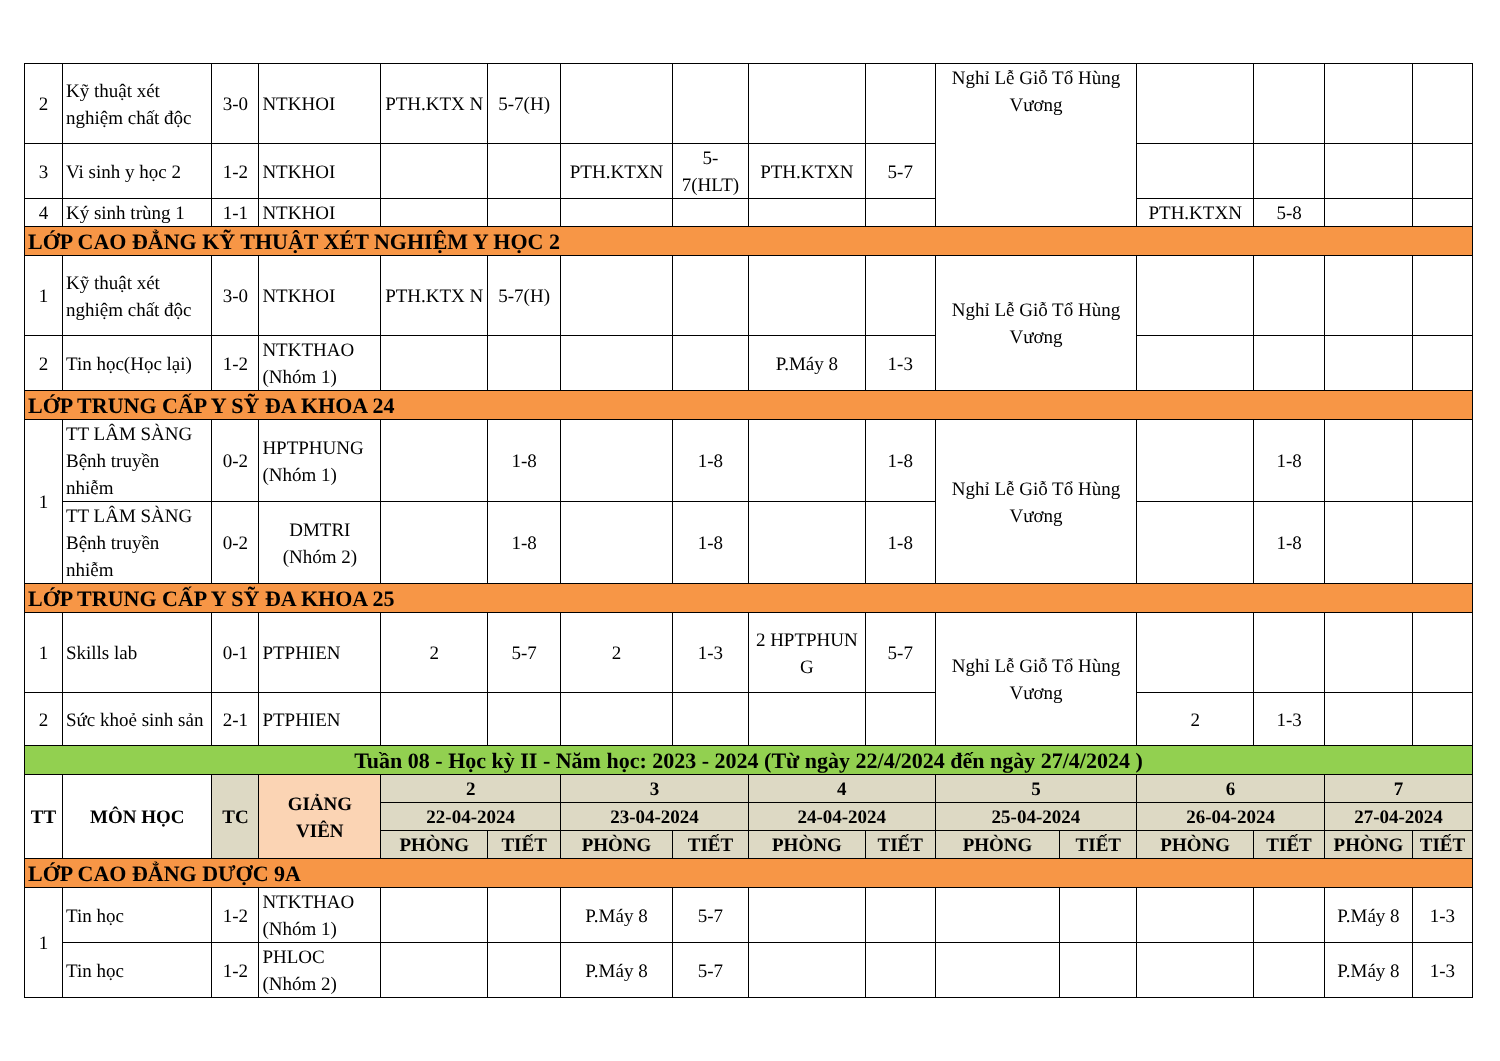| 2 | Kỹ thuật xét nghiệm chất độc | 3-0 | NTKHOI | PTH.KTX N | 5-7(H) | | | | | Nghỉ Lễ Giỗ Tổ Hùng Vương | | | | | |
| 3 | Vi sinh y học 2 | 1-2 | NTKHOI | | | PTH.KTXN | 5-7(HLT) | PTH.KTXN | 5-7 | | | | | | |
| 4 | Ký sinh trùng 1 | 1-1 | NTKHOI | | | | | | | | | PTH.KTXN | 5-8 | | |
| LỚP CAO ĐẲNG KỸ THUẬT XÉT NGHIỆM Y HỌC 2 | | | | | | | | | | | | | | | |
| 1 | Kỹ thuật xét nghiệm chất độc | 3-0 | NTKHOI | PTH.KTX N | 5-7(H) | | | | | Nghỉ Lễ Giỗ Tổ Hùng Vương | | | | | |
| 2 | Tin học(Học lại) | 1-2 | NTKTHAO (Nhóm 1) | | | | | P.Máy 8 | 1-3 | | | | | | |
| LỚP TRUNG CẤP Y SỸ ĐA KHOA 24 | | | | | | | | | | | | | | | |
| 1 | TT LÂM SÀNG Bệnh truyền nhiễm | 0-2 | HPTPHUNG (Nhóm 1) | | 1-8 | | 1-8 | | 1-8 | Nghỉ Lễ Giỗ Tổ Hùng Vương | | | 1-8 | | |
| | TT LÂM SÀNG Bệnh truyền nhiễm | 0-2 | DMTRI (Nhóm 2) | | 1-8 | | 1-8 | | 1-8 | | | | 1-8 | | |
| LỚP TRUNG CẤP Y SỸ ĐA KHOA 25 | | | | | | | | | | | | | | | |
| 1 | Skills lab | 0-1 | PTPHIEN | 2 | 5-7 | 2 | 1-3 | 2 HPTPHUN G | 5-7 | Nghỉ Lễ Giỗ Tổ Hùng Vương | | | | | |
| 2 | Sức khoẻ sinh sản | 2-1 | PTPHIEN | | | | | | | | | 2 | 1-3 | | |
| Tuần 08 - Học kỳ II - Năm học: 2023 - 2024 (Từ ngày 22/4/2024 đến ngày 27/4/2024 ) | | | | | | | | | | | | | | | |
| TT | MÔN HỌC | TC | GIẢNG VIÊN | 2 | | 3 | | 4 | | 5 | | 6 | | 7 | |
| | | | | 22-04-2024 | | 23-04-2024 | | 24-04-2024 | | 25-04-2024 | | 26-04-2024 | | 27-04-2024 | |
| | | | | PHÒNG | TIẾT | PHÒNG | TIẾT | PHÒNG | TIẾT | PHÒNG | TIẾT | PHÒNG | TIẾT | PHÒNG | TIẾT |
| LỚP CAO ĐẲNG DƯỢC 9A | | | | | | | | | | | | | | | |
| 1 | Tin học | 1-2 | NTKTHAO (Nhóm 1) | | | P.Máy 8 | 5-7 | | | | | | | P.Máy 8 | 1-3 |
| | Tin học | 1-2 | PHLOC (Nhóm 2) | | | P.Máy 8 | 5-7 | | | | | | | P.Máy 8 | 1-3 |